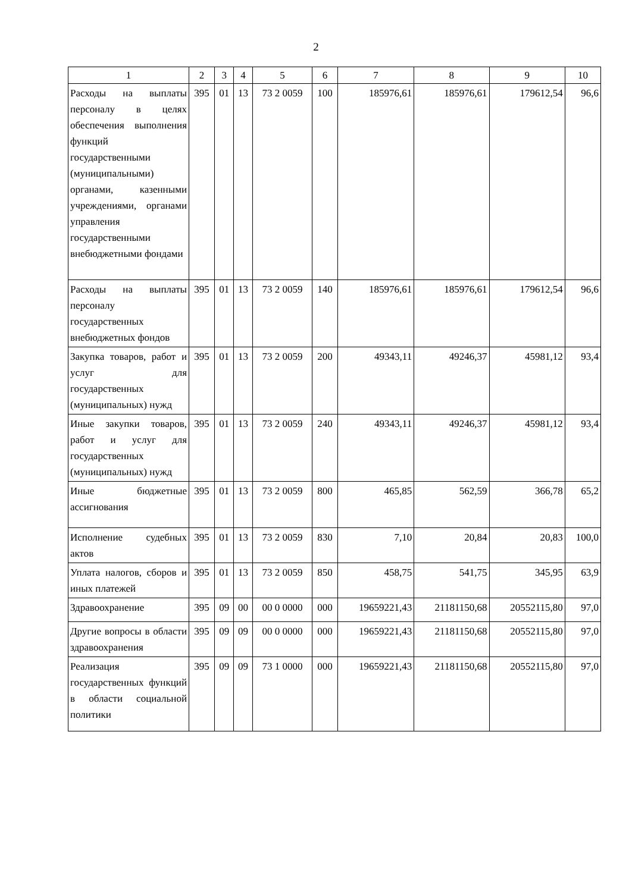2
| 1 | 2 | 3 | 4 | 5 | 6 | 7 | 8 | 9 | 10 |
| --- | --- | --- | --- | --- | --- | --- | --- | --- | --- |
| Расходы на выплаты персоналу в целях обеспечения выполнения функций государственными (муниципальными) органами, казенными учреждениями, органами управления государственными внебюджетными фондами | 395 | 01 | 13 | 73 2 0059 | 100 | 185976,61 | 185976,61 | 179612,54 | 96,6 |
| Расходы на выплаты персоналу государственных внебюджетных фондов | 395 | 01 | 13 | 73 2 0059 | 140 | 185976,61 | 185976,61 | 179612,54 | 96,6 |
| Закупка товаров, работ и услуг для государственных (муниципальных) нужд | 395 | 01 | 13 | 73 2 0059 | 200 | 49343,11 | 49246,37 | 45981,12 | 93,4 |
| Иные закупки товаров, работ и услуг для государственных (муниципальных) нужд | 395 | 01 | 13 | 73 2 0059 | 240 | 49343,11 | 49246,37 | 45981,12 | 93,4 |
| Иные бюджетные ассигнования | 395 | 01 | 13 | 73 2 0059 | 800 | 465,85 | 562,59 | 366,78 | 65,2 |
| Исполнение судебных актов | 395 | 01 | 13 | 73 2 0059 | 830 | 7,10 | 20,84 | 20,83 | 100,0 |
| Уплата налогов, сборов и иных платежей | 395 | 01 | 13 | 73 2 0059 | 850 | 458,75 | 541,75 | 345,95 | 63,9 |
| Здравоохранение | 395 | 09 | 00 | 00 0 0000 | 000 | 19659221,43 | 21181150,68 | 20552115,80 | 97,0 |
| Другие вопросы в области здравоохранения | 395 | 09 | 09 | 00 0 0000 | 000 | 19659221,43 | 21181150,68 | 20552115,80 | 97,0 |
| Реализация государственных функций в области социальной политики | 395 | 09 | 09 | 73 1 0000 | 000 | 19659221,43 | 21181150,68 | 20552115,80 | 97,0 |